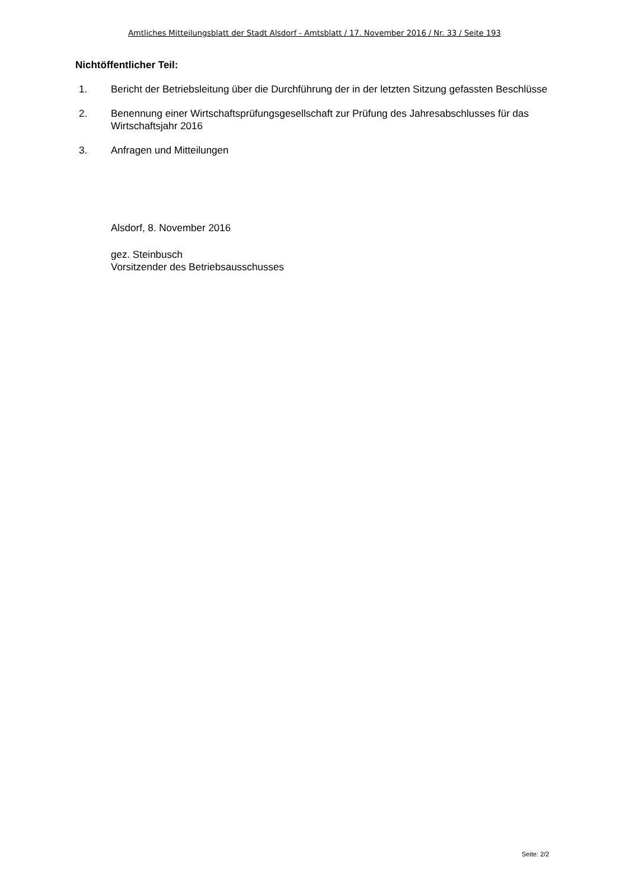Amtliches Mitteilungsblatt der Stadt Alsdorf - Amtsblatt / 17. November 2016 / Nr. 33 / Seite 193
Nichtöffentlicher Teil:
1. Bericht der Betriebsleitung über die Durchführung der in der letzten Sitzung gefassten Beschlüsse
2. Benennung einer Wirtschaftsprüfungsgesellschaft zur Prüfung des Jahresabschlusses für das Wirtschaftsjahr 2016
3. Anfragen und Mitteilungen
Alsdorf, 8. November 2016
gez. Steinbusch
Vorsitzender des Betriebsausschusses
Seite: 2/2